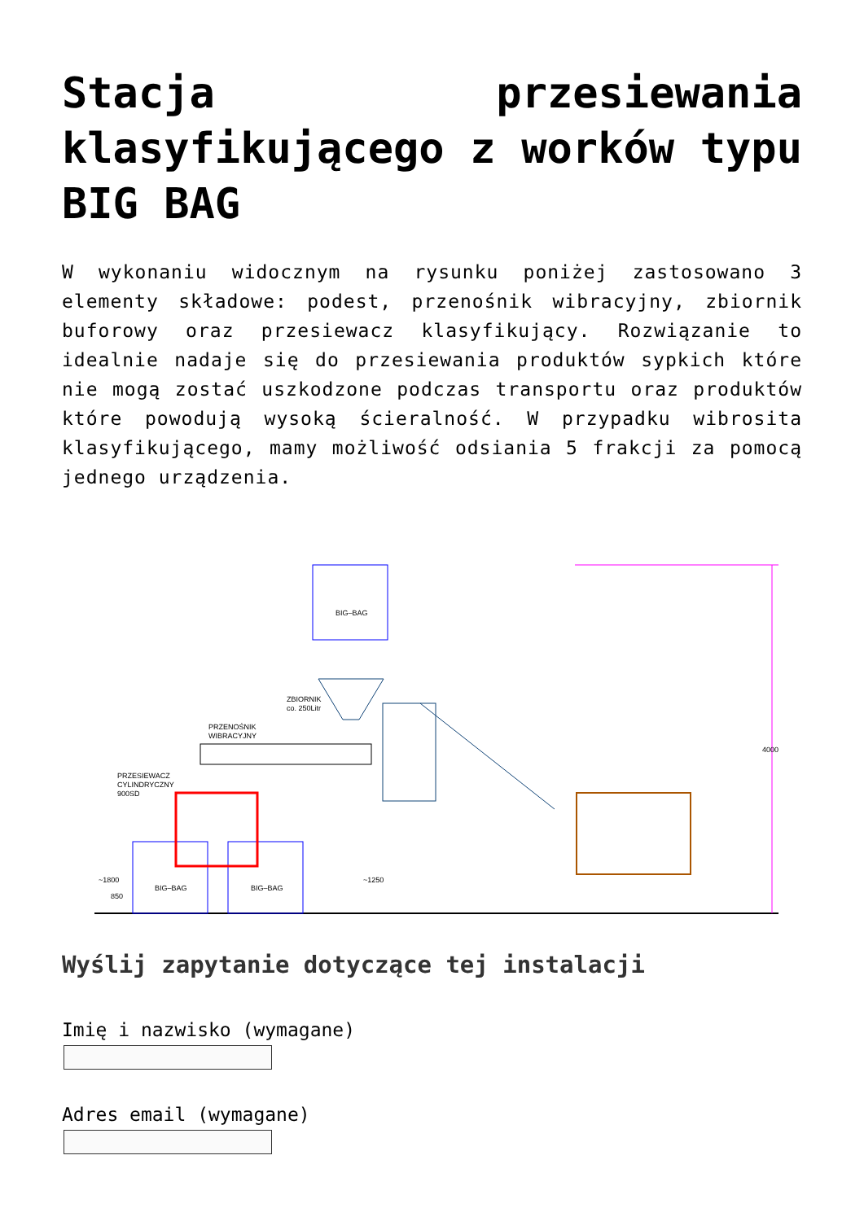Stacja przesiewania klasyfikującego z worków typu BIG BAG
W wykonaniu widocznym na rysunku poniżej zastosowano 3 elementy składowe: podest, przenośnik wibracyjny, zbiornik buforowy oraz przesiewacz klasyfikujący. Rozwiązanie to idealnie nadaje się do przesiewania produktów sypkich które nie mogą zostać uszkodzone podczas transportu oraz produktów które powodują wysoką ścieralność. W przypadku wibrosita klasyfikującego, mamy możliwość odsiania 5 frakcji za pomocą jednego urządzenia.
BIG–BAG
BIG–BAG
BIG–BAG
PRZESIEWACZ
CYLINDRYCZNY
900SD
PRZENOŚNIK
WIBRACYJNY
ZBIORNIK
co. 250Litr
4000
~1800
850
~1250
Wyślij zapytanie dotyczące tej instalacji
Imię i nazwisko (wymagane)
Adres email (wymagane)